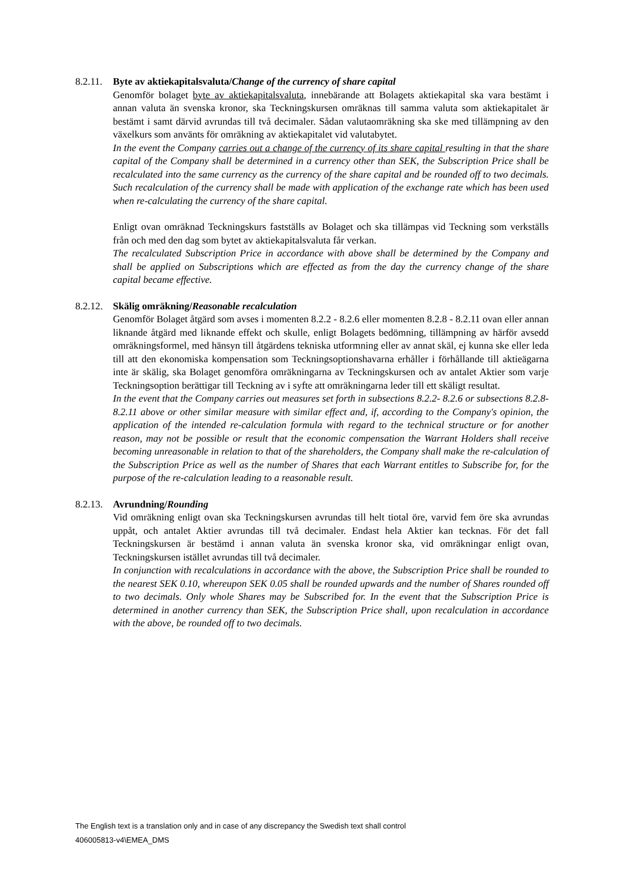8.2.11. Byte av aktiekapitalsvaluta/Change of the currency of share capital
Genomför bolaget byte av aktiekapitalsvaluta, innebärande att Bolagets aktiekapital ska vara bestämt i annan valuta än svenska kronor, ska Teckningskursen omräknas till samma valuta som aktiekapitalet är bestämt i samt därvid avrundas till två decimaler. Sådan valutaomräkning ska ske med tillämpning av den växelkurs som använts för omräkning av aktiekapitalet vid valutabytet.
In the event the Company carries out a change of the currency of its share capital resulting in that the share capital of the Company shall be determined in a currency other than SEK, the Subscription Price shall be recalculated into the same currency as the currency of the share capital and be rounded off to two decimals. Such recalculation of the currency shall be made with application of the exchange rate which has been used when re-calculating the currency of the share capital.
Enligt ovan omräknad Teckningskurs fastställs av Bolaget och ska tillämpas vid Teckning som verkställs från och med den dag som bytet av aktiekapitalsvaluta får verkan.
The recalculated Subscription Price in accordance with above shall be determined by the Company and shall be applied on Subscriptions which are effected as from the day the currency change of the share capital became effective.
8.2.12. Skälig omräkning/Reasonable recalculation
Genomför Bolaget åtgärd som avses i momenten 8.2.2 - 8.2.6 eller momenten 8.2.8 - 8.2.11 ovan eller annan liknande åtgärd med liknande effekt och skulle, enligt Bolagets bedömning, tillämpning av härför avsedd omräkningsformel, med hänsyn till åtgärdens tekniska utformning eller av annat skäl, ej kunna ske eller leda till att den ekonomiska kompensation som Teckningsoptionshavarna erhåller i förhållande till aktieägarna inte är skälig, ska Bolaget genomföra omräkningarna av Teckningskursen och av antalet Aktier som varje Teckningsoption berättigar till Teckning av i syfte att omräkningarna leder till ett skäligt resultat.
In the event that the Company carries out measures set forth in subsections 8.2.2- 8.2.6 or subsections 8.2.8- 8.2.11 above or other similar measure with similar effect and, if, according to the Company's opinion, the application of the intended re-calculation formula with regard to the technical structure or for another reason, may not be possible or result that the economic compensation the Warrant Holders shall receive becoming unreasonable in relation to that of the shareholders, the Company shall make the re-calculation of the Subscription Price as well as the number of Shares that each Warrant entitles to Subscribe for, for the purpose of the re-calculation leading to a reasonable result.
8.2.13. Avrundning/Rounding
Vid omräkning enligt ovan ska Teckningskursen avrundas till helt tiotal öre, varvid fem öre ska avrundas uppåt, och antalet Aktier avrundas till två decimaler. Endast hela Aktier kan tecknas. För det fall Teckningskursen är bestämd i annan valuta än svenska kronor ska, vid omräkningar enligt ovan, Teckningskursen istället avrundas till två decimaler.
In conjunction with recalculations in accordance with the above, the Subscription Price shall be rounded to the nearest SEK 0.10, whereupon SEK 0.05 shall be rounded upwards and the number of Shares rounded off to two decimals. Only whole Shares may be Subscribed for. In the event that the Subscription Price is determined in another currency than SEK, the Subscription Price shall, upon recalculation in accordance with the above, be rounded off to two decimals.
The English text is a translation only and in case of any discrepancy the Swedish text shall control
406005813-v4\EMEA_DMS